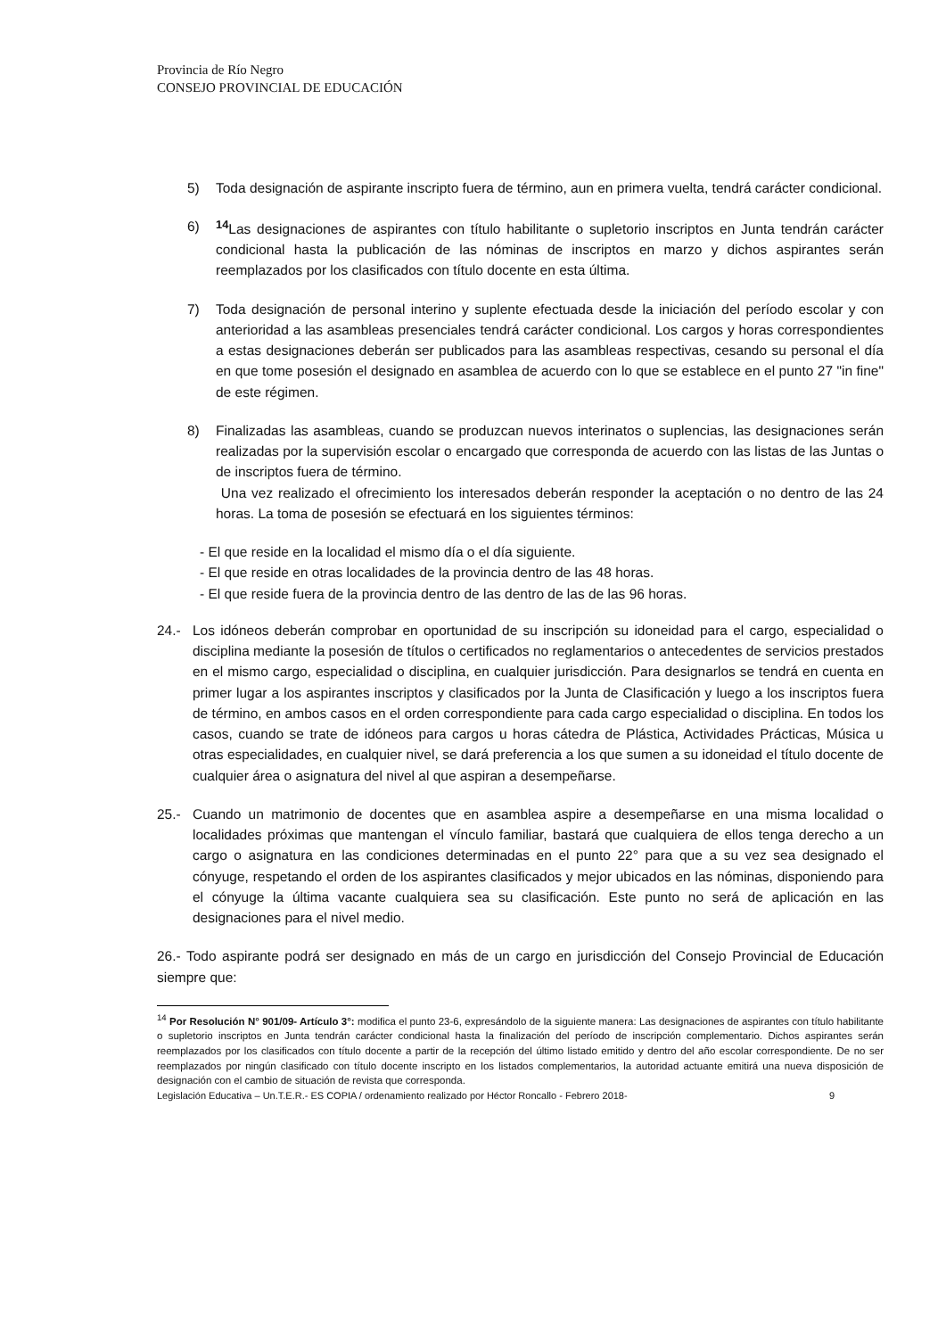Provincia de Río Negro
CONSEJO PROVINCIAL DE EDUCACIÓN
5) Toda designación de aspirante inscripto fuera de término, aun en primera vuelta, tendrá carácter condicional.
6) <sup>14</sup> Las designaciones de aspirantes con título habilitante o supletorio inscriptos en Junta tendrán carácter condicional hasta la publicación de las nóminas de inscriptos en marzo y dichos aspirantes serán reemplazados por los clasificados con título docente en esta última.
7) Toda designación de personal interino y suplente efectuada desde la iniciación del período escolar y con anterioridad a las asambleas presenciales tendrá carácter condicional. Los cargos y horas correspondientes a estas designaciones deberán ser publicados para las asambleas respectivas, cesando su personal el día en que tome posesión el designado en asamblea de acuerdo con lo que se establece en el punto 27 "in fine" de este régimen.
8) Finalizadas las asambleas, cuando se produzcan nuevos interinatos o suplencias, las designaciones serán realizadas por la supervisión escolar o encargado que corresponda de acuerdo con las listas de las Juntas o de inscriptos fuera de término.
Una vez realizado el ofrecimiento los interesados deberán responder la aceptación o no dentro de las 24 horas. La toma de posesión se efectuará en los siguientes términos:
- El que reside en la localidad el mismo día o el día siguiente.
- El que reside en otras localidades de la provincia dentro de las 48 horas.
- El que reside fuera de la provincia dentro de las dentro de las de las 96 horas.
24.- Los idóneos deberán comprobar en oportunidad de su inscripción su idoneidad para el cargo, especialidad o disciplina mediante la posesión de títulos o certificados no reglamentarios o antecedentes de servicios prestados en el mismo cargo, especialidad o disciplina, en cualquier jurisdicción. Para designarlos se tendrá en cuenta en primer lugar a los aspirantes inscriptos y clasificados por la Junta de Clasificación y luego a los inscriptos fuera de término, en ambos casos en el orden correspondiente para cada cargo especialidad o disciplina. En todos los casos, cuando se trate de idóneos para cargos u horas cátedra de Plástica, Actividades Prácticas, Música u otras especialidades, en cualquier nivel, se dará preferencia a los que sumen a su idoneidad el título docente de cualquier área o asignatura del nivel al que aspiran a desempeñarse.
25.- Cuando un matrimonio de docentes que en asamblea aspire a desempeñarse en una misma localidad o localidades próximas que mantengan el vínculo familiar, bastará que cualquiera de ellos tenga derecho a un cargo o asignatura en las condiciones determinadas en el punto 22° para que a su vez sea designado el cónyuge, respetando el orden de los aspirantes clasificados y mejor ubicados en las nóminas, disponiendo para el cónyuge la última vacante cualquiera sea su clasificación. Este punto no será de aplicación en las designaciones para el nivel medio.
26.- Todo aspirante podrá ser designado en más de un cargo en jurisdicción del Consejo Provincial de Educación siempre que:
<sup>14</sup> Por Resolución N° 901/09- Artículo 3°: modifica el punto 23-6, expresándolo de la siguiente manera: Las designaciones de aspirantes con título habilitante o supletorio inscriptos en Junta tendrán carácter condicional hasta la finalización del período de inscripción complementario. Dichos aspirantes serán reemplazados por los clasificados con título docente a partir de la recepción del último listado emitido y dentro del año escolar correspondiente. De no ser reemplazados por ningún clasificado con título docente inscripto en los listados complementarios, la autoridad actuante emitirá una nueva disposición de designación con el cambio de situación de revista que corresponda.
Legislación Educativa – Un.T.E.R.- ES COPIA / ordenamiento realizado por Héctor Roncallo - Febrero 2018- 9